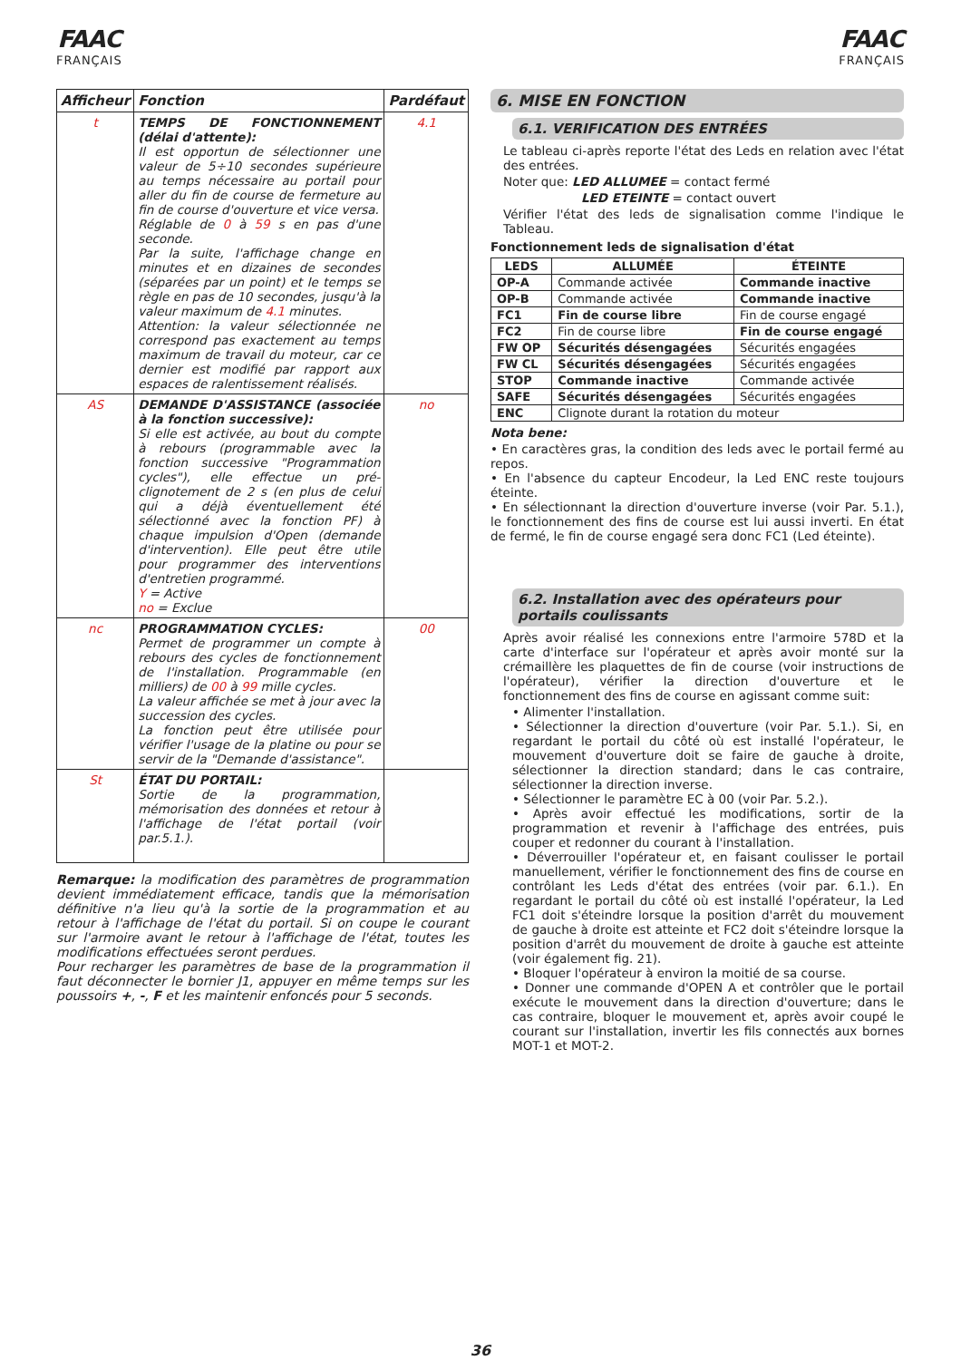FAAC
FRANÇAIS
FAAC
FRANÇAIS
| Afficheur | Fonction | Pardéfaut |
| --- | --- | --- |
| t | TEMPS DE FONCTIONNEMENT (délai d'attente): Il est opportun de sélectionner une valeur de 5÷10 secondes supérieure au temps nécessaire au portail pour aller du fin de course de fermeture au fin de course d'ouverture et vice versa. Réglable de 0 à 59 s en pas d'une seconde. Par la suite, l'affichage change en minutes et en dizaines de secondes (séparées par un point) et le temps se règle en pas de 10 secondes, jusqu'à la valeur maximum de 4.1 minutes. Attention: la valeur sélectionnée ne correspond pas exactement au temps maximum de travail du moteur, car ce dernier est modifié par rapport aux espaces de ralentissement réalisés. | 4.1 |
| AS | DEMANDE D'ASSISTANCE (associée à la fonction successive): Si elle est activée, au bout du compte à rebours (programmable avec la fonction successive "Programmation cycles"), elle effectue un pré-clignotement de 2 s (en plus de celui qui a déjà éventuellement été sélectionné avec la fonction PF) à chaque impulsion d'Open (demande d'intervention). Elle peut être utile pour programmer des interventions d'entretien programmé. Y = Active no = Exclue | no |
| nc | PROGRAMMATION CYCLES: Permet de programmer un compte à rebours des cycles de fonctionnement de l'installation. Programmable (en milliers) de 00 à 99 mille cycles. La valeur affichée se met à jour avec la succession des cycles. La fonction peut être utilisée pour vérifier l'usage de la platine ou pour se servir de la "Demande d'assistance". | 00 |
| St | ÉTAT DU PORTAIL: Sortie de la programmation, mémorisation des données et retour à l'affichage de l'état portail (voir par.5.1.). | |
Remarque: la modification des paramètres de programmation devient immédiatement efficace, tandis que la mémorisation définitive n'a lieu qu'à la sortie de la programmation et au retour à l'affichage de l'état du portail. Si on coupe le courant sur l'armoire avant le retour à l'affichage de l'état, toutes les modifications effectuées seront perdues.
Pour recharger les paramètres de base de la programmation il faut déconnecter le bornier J1, appuyer en même temps sur les poussoirs +, -, F et les maintenir enfoncés pour 5 seconds.
6. MISE EN FONCTION
6.1. VERIFICATION DES ENTRÉES
Le tableau ci-après reporte l'état des Leds en relation avec l'état des entrées.
Noter que: LED ALLUMEE = contact fermé
LED ETEINTE = contact ouvert
Vérifier l'état des leds de signalisation comme l'indique le Tableau.
Fonctionnement leds de signalisation d'état
| LEDS | ALLUMÉE | ÉTEINTE |
| --- | --- | --- |
| OP-A | Commande activée | Commande inactive |
| OP-B | Commande activée | Commande inactive |
| FC1 | Fin de course libre | Fin de course engagé |
| FC2 | Fin de course libre | Fin de course engagé |
| FW OP | Sécurités désengagées | Sécurités engagées |
| FW CL | Sécurités désengagées | Sécurités engagées |
| STOP | Commande inactive | Commande activée |
| SAFE | Sécurités désengagées | Sécurités engagées |
| ENC | Clignote durant la rotation du moteur | |
Nota bene:
• En caractères gras, la condition des leds avec le portail fermé au repos.
• En l'absence du capteur Encodeur, la Led ENC reste toujours éteinte.
• En sélectionnant la direction d'ouverture inverse (voir Par. 5.1.), le fonctionnement des fins de course est lui aussi inverti. En état de fermé, le fin de course engagé sera donc FC1 (Led éteinte).
6.2. Installation avec des opérateurs pour portails coulissants
Après avoir réalisé les connexions entre l'armoire 578D et la carte d'interface sur l'opérateur et après avoir monté sur la crémaillère les plaquettes de fin de course (voir instructions de l'opérateur), vérifier la direction d'ouverture et le fonctionnement des fins de course en agissant comme suit:
• Alimenter l'installation.
• Sélectionner la direction d'ouverture (voir Par. 5.1.). Si, en regardant le portail du côté où est installé l'opérateur, le mouvement d'ouverture doit se faire de gauche à droite, sélectionner la direction standard; dans le cas contraire, sélectionner la direction inverse.
• Sélectionner le paramètre EC à 00 (voir Par. 5.2.).
• Après avoir effectué les modifications, sortir de la programmation et revenir à l'affichage des entrées, puis couper et redonner du courant à l'installation.
• Déverrouiller l'opérateur et, en faisant coulisser le portail manuellement, vérifier le fonctionnement des fins de course en contrôlant les Leds d'état des entrées (voir par. 6.1.). En regardant le portail du côté où est installé l'opérateur, la Led FC1 doit s'éteindre lorsque la position d'arrêt du mouvement de gauche à droite est atteinte et FC2 doit s'éteindre lorsque la position d'arrêt du mouvement de droite à gauche est atteinte (voir également fig. 21).
• Bloquer l'opérateur à environ la moitié de sa course.
• Donner une commande d'OPEN A et contrôler que le portail exécute le mouvement dans la direction d'ouverture; dans le cas contraire, bloquer le mouvement et, après avoir coupé le courant sur l'installation, invertir les fils connectés aux bornes MOT-1 et MOT-2.
36